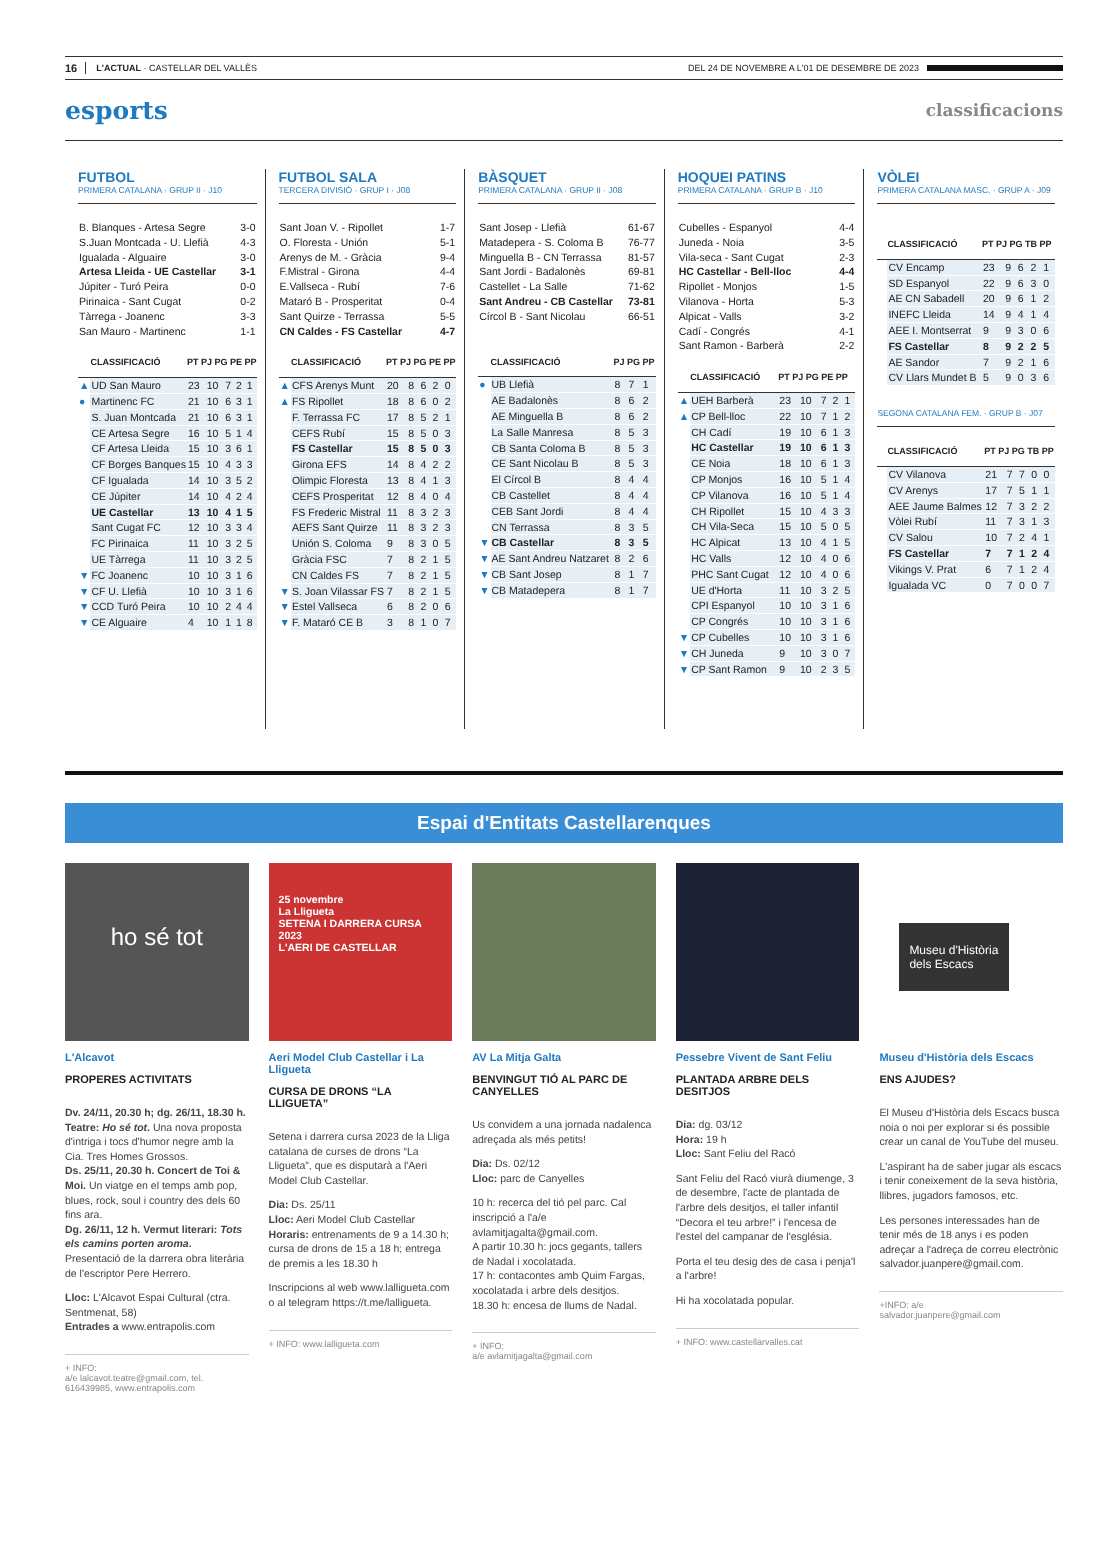16 L'ACTUAL · CASTELLAR DEL VALLÈS DEL 24 DE NOVEMBRE A L'01 DE DESEMBRE DE 2023
esports
classificacions
FUTBOL
PRIMERA CATALANA · GRUP II · J10
| B. Blanques - Artesa Segre | 3-0 |
| S.Juan Montcada - U. Llefià | 4-3 |
| Igualada - Alguaire | 3-0 |
| Artesa Lleida - UE Castellar | 3-1 |
| Júpiter - Turó Peira | 0-0 |
| Pirinaica - Sant Cugat | 0-2 |
| Tàrrega - Joanenc | 3-3 |
| San Mauro - Martinenc | 1-1 |
| | CLASSIFICACIÓ | PT PJ PG PE PP | | | | |
| --- | --- | --- | --- | --- | --- | --- |
| ▲ | UD San Mauro | 23 | 10 | 7 | 2 | 1 |
| ● | Martinenc FC | 21 | 10 | 6 | 3 | 1 |
| | S. Juan Montcada | 21 | 10 | 6 | 3 | 1 |
| | CE Artesa Segre | 16 | 10 | 5 | 1 | 4 |
| | CF Artesa Lleida | 15 | 10 | 3 | 6 | 1 |
| | CF Borges Banques | 15 | 10 | 4 | 3 | 3 |
| | CF Igualada | 14 | 10 | 3 | 5 | 2 |
| | CE Júpiter | 14 | 10 | 4 | 2 | 4 |
| | UE Castellar | 13 | 10 | 4 | 1 | 5 |
| | Sant Cugat FC | 12 | 10 | 3 | 3 | 4 |
| | FC Pirinaica | 11 | 10 | 3 | 2 | 5 |
| | UE Tàrrega | 11 | 10 | 3 | 2 | 5 |
| ▼ | FC Joanenc | 10 | 10 | 3 | 1 | 6 |
| ▼ | CF U. Llefià | 10 | 10 | 3 | 1 | 6 |
| ▼ | CCD Turó Peira | 10 | 10 | 2 | 4 | 4 |
| ▼ | CE Alguaire | 4 | 10 | 1 | 1 | 8 |
FUTBOL SALA
TERCERA DIVISIÓ · GRUP I · J08
| Sant Joan V. - Ripollet | 1-7 |
| O. Floresta - Unión | 5-1 |
| Arenys de M. - Gràcia | 9-4 |
| F.Mistral - Girona | 4-4 |
| E.Vallseca - Rubí | 7-6 |
| Mataró B - Prosperitat | 0-4 |
| Sant Quirze - Terrassa | 5-5 |
| CN Caldes - FS Castellar | 4-7 |
| | CLASSIFICACIÓ | PT PJ PG PE PP | | | | |
| --- | --- | --- | --- | --- | --- | --- |
| ▲ | CFS Arenys Munt | 20 | 8 | 6 | 2 | 0 |
| ▲ | FS Ripollet | 18 | 8 | 6 | 0 | 2 |
| | F. Terrassa FC | 17 | 8 | 5 | 2 | 1 |
| | CEFS Rubí | 15 | 8 | 5 | 0 | 3 |
| | FS Castellar | 15 | 8 | 5 | 0 | 3 |
| | Girona EFS | 14 | 8 | 4 | 2 | 2 |
| | Olimpic Floresta | 13 | 8 | 4 | 1 | 3 |
| | CEFS Prosperitat | 12 | 8 | 4 | 0 | 4 |
| | FS Frederic Mistral | 11 | 8 | 3 | 2 | 3 |
| | AEFS Sant Quirze | 11 | 8 | 3 | 2 | 3 |
| | Unión S. Coloma | 9 | 8 | 3 | 0 | 5 |
| | Gràcia FSC | 7 | 8 | 2 | 1 | 5 |
| | CN Caldes FS | 7 | 8 | 2 | 1 | 5 |
| ▼ | S. Joan Vilassar FS | 7 | 8 | 2 | 1 | 5 |
| ▼ | Estel Vallseca | 6 | 8 | 2 | 0 | 6 |
| ▼ | F. Mataró CE B | 3 | 8 | 1 | 0 | 7 |
BÀSQUET
PRIMERA CATALANA · GRUP II · J08
| Sant Josep - Llefià | 61-67 |
| Matadepera - S. Coloma B | 76-77 |
| Minguella B - CN Terrassa | 81-57 |
| Sant Jordi - Badalonès | 69-81 |
| Castellet - La Salle | 71-62 |
| Sant Andreu - CB Castellar | 73-81 |
| Círcol B - Sant Nicolau | 66-51 |
| | CLASSIFICACIÓ | PJ PG PP | | |
| --- | --- | --- | --- | --- |
| ● | UB Llefià | 8 | 7 | 1 |
| | AE Badalonès | 8 | 6 | 2 |
| | AE Minguella B | 8 | 6 | 2 |
| | La Salle Manresa | 8 | 5 | 3 |
| | CB Santa Coloma B | 8 | 5 | 3 |
| | CE Sant Nicolau B | 8 | 5 | 3 |
| | El Círcol B | 8 | 4 | 4 |
| | CB Castellet | 8 | 4 | 4 |
| | CEB Sant Jordi | 8 | 4 | 4 |
| | CN Terrassa | 8 | 3 | 5 |
| ▼ | CB Castellar | 8 | 3 | 5 |
| ▼ | AE Sant Andreu Natzaret | 8 | 2 | 6 |
| ▼ | CB Sant Josep | 8 | 1 | 7 |
| ▼ | CB Matadepera | 8 | 1 | 7 |
HOQUEI PATINS
PRIMERA CATALANA · GRUP B · J10
| Cubelles - Espanyol | 4-4 |
| Juneda - Noia | 3-5 |
| Vila-seca - Sant Cugat | 2-3 |
| HC Castellar - Bell-lloc | 4-4 |
| Ripollet - Monjos | 1-5 |
| Vilanova - Horta | 5-3 |
| Alpicat - Valls | 3-2 |
| Cadí - Congrés | 4-1 |
| Sant Ramon - Barberà | 2-2 |
| | CLASSIFICACIÓ | PT PJ PG PE PP | | | | |
| --- | --- | --- | --- | --- | --- | --- |
| ▲ | UEH Barberà | 23 | 10 | 7 | 2 | 1 |
| ▲ | CP Bell-lloc | 22 | 10 | 7 | 1 | 2 |
| | CH Cadí | 19 | 10 | 6 | 1 | 3 |
| | HC Castellar | 19 | 10 | 6 | 1 | 3 |
| | CE Noia | 18 | 10 | 6 | 1 | 3 |
| | CP Monjos | 16 | 10 | 5 | 1 | 4 |
| | CP Vilanova | 16 | 10 | 5 | 1 | 4 |
| | CH Ripollet | 15 | 10 | 4 | 3 | 3 |
| | CH Vila-Seca | 15 | 10 | 5 | 0 | 5 |
| | HC Alpicat | 13 | 10 | 4 | 1 | 5 |
| | HC Valls | 12 | 10 | 4 | 0 | 6 |
| | PHC Sant Cugat | 12 | 10 | 4 | 0 | 6 |
| | UE d'Horta | 11 | 10 | 3 | 2 | 5 |
| | CPI Espanyol | 10 | 10 | 3 | 1 | 6 |
| | CP Congrés | 10 | 10 | 3 | 1 | 6 |
| ▼ | CP Cubelles | 10 | 10 | 3 | 1 | 6 |
| ▼ | CH Juneda | 9 | 10 | 3 | 0 | 7 |
| ▼ | CP Sant Ramon | 9 | 10 | 2 | 3 | 5 |
VÒLEI
PRIMERA CATALANA MASC. · GRUP A · J09
| | CLASSIFICACIÓ | PT PJ PG TB PP | | | | |
| --- | --- | --- | --- | --- | --- | --- |
| | CV Encamp | 23 | 9 | 6 | 2 | 1 |
| | SD Espanyol | 22 | 9 | 6 | 3 | 0 |
| | AE CN Sabadell | 20 | 9 | 6 | 1 | 2 |
| | INEFC Lleida | 14 | 9 | 4 | 1 | 4 |
| | AEE I. Montserrat | 9 | 9 | 3 | 0 | 6 |
| | FS Castellar | 8 | 9 | 2 | 2 | 5 |
| | AE Sandor | 7 | 9 | 2 | 1 | 6 |
| | CV Llars Mundet B | 5 | 9 | 0 | 3 | 6 |
SEGONA CATALANA FEM. · GRUP B · J07
| | CLASSIFICACIÓ | PT PJ PG TB PP | | | | |
| --- | --- | --- | --- | --- | --- | --- |
| | CV Vilanova | 21 | 7 | 7 | 0 | 0 |
| | CV Arenys | 17 | 7 | 5 | 1 | 1 |
| | AEE Jaume Balmes | 12 | 7 | 3 | 2 | 2 |
| | Vòlei Rubí | 11 | 7 | 3 | 1 | 3 |
| | CV Salou | 10 | 7 | 2 | 4 | 1 |
| | FS Castellar | 7 | 7 | 1 | 2 | 4 |
| | Vikings V. Prat | 6 | 7 | 1 | 2 | 4 |
| | Igualada VC | 0 | 7 | 0 | 0 | 7 |
Espai d'Entitats Castellarenques
ho sé tot
L'Alcavot
PROPERES ACTIVITATS
Dv. 24/11, 20.30 h; dg. 26/11, 18.30 h. Teatre: Ho sé tot. Una nova proposta d'intriga i tocs d'humor negre amb la Cia. Tres Homes Grossos.
Ds. 25/11, 20.30 h. Concert de Toi & Moi. Un viatge en el temps amb pop, blues, rock, soul i country des dels 60 fins ara.
Dg. 26/11, 12 h. Vermut literari: Tots els camins porten aroma. Presentació de la darrera obra literària de l'escriptor Pere Herrero.
Lloc: L'Alcavot Espai Cultural (ctra. Sentmenat, 58)
Entrades a www.entrapolis.com
+ INFO:
a/e lalcavot.teatre@gmail.com, tel. 616439985, www.entrapolis.com
25 novembre
La Lligueta
SETENA I DARRERA CURSA 2023
L'AERI DE CASTELLAR
Aeri Model Club Castellar i La Lligueta
CURSA DE DRONS “LA LLIGUETA”
Setena i darrera cursa 2023 de la Lliga catalana de curses de drons “La Lligueta”, que es disputarà a l'Aeri Model Club Castellar.
Dia: Ds. 25/11
Lloc: Aeri Model Club Castellar
Horaris: entrenaments de 9 a 14.30 h; cursa de drons de 15 a 18 h; entrega de premis a les 18.30 h
Inscripcions al web www.lalligueta.com o al telegram https://t.me/lalligueta.
+ INFO: www.lalligueta.com
AV La Mitja Galta
BENVINGUT TIÓ AL PARC DE CANYELLES
Us convidem a una jornada nadalenca adreçada als més petits!
Dia: Ds. 02/12
Lloc: parc de Canyelles
10 h: recerca del tió pel parc. Cal inscripció a l'a/e avlamitjagalta@gmail.com.
A partir 10.30 h: jocs gegants, tallers de Nadal i xocolatada.
17 h: contacontes amb Quim Fargas, xocolatada i arbre dels desitjos.
18.30 h: encesa de llums de Nadal.
+ INFO:
a/e avlamitjagalta@gmail.com
Pessebre Vivent de Sant Feliu
PLANTADA ARBRE DELS DESITJOS
Dia: dg. 03/12
Hora: 19 h
Lloc: Sant Feliu del Racó
Sant Feliu del Racó viurà diumenge, 3 de desembre, l'acte de plantada de l'arbre dels desitjos, el taller infantil “Decora el teu arbre!” i l'encesa de l'estel del campanar de l'església.
Porta el teu desig des de casa i penja'l a l'arbre!
Hi ha xocolatada popular.
+ INFO: www.castellarvalles.cat
Museu d'Història dels Escacs
Museu d'Història dels Escacs
ENS AJUDES?
El Museu d'Història dels Escacs busca noia o noi per explorar si és possible crear un canal de YouTube del museu.
L'aspirant ha de saber jugar als escacs i tenir coneixement de la seva història, llibres, jugadors famosos, etc.
Les persones interessades han de tenir més de 18 anys i es poden adreçar a l'adreça de correu electrònic salvador.juanpere@gmail.com.
+INFO: a/e
salvador.juanpere@gmail.com